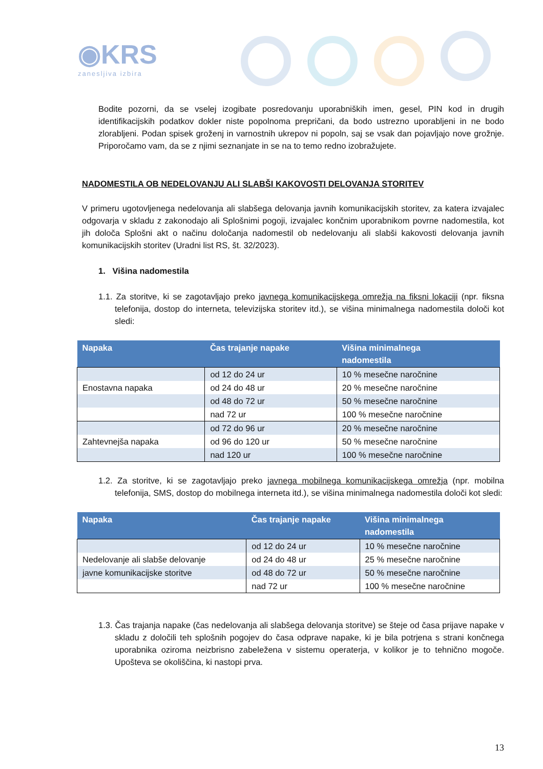◉KRS
zanesljiva izbira
Bodite pozorni, da se vselej izogibate posredovanju uporabniških imen, gesel, PIN kod in drugih identifikacijskih podatkov dokler niste popolnoma prepričani, da bodo ustrezno uporabljeni in ne bodo zlorabljeni. Podan spisek groženj in varnostnih ukrepov ni popoln, saj se vsak dan pojavljajo nove grožnje. Priporočamo vam, da se z njimi seznanjate in se na to temo redno izobražujete.
NADOMESTILA OB NEDELOVANJU ALI SLABŠI KAKOVOSTI DELOVANJA STORITEV
V primeru ugotovljenega nedelovanja ali slabšega delovanja javnih komunikacijskih storitev, za katera izvajalec odgovarja v skladu z zakonodajo ali Splošnimi pogoji, izvajalec končnim uporabnikom povrne nadomestila, kot jih določa Splošni akt o načinu določanja nadomestil ob nedelovanju ali slabši kakovosti delovanja javnih komunikacijskih storitev (Uradni list RS, št. 32/2023).
1. Višina nadomestila
1.1. Za storitve, ki se zagotavljajo preko javnega komunikacijskega omrežja na fiksni lokaciji (npr. fiksna telefonija, dostop do interneta, televizijska storitev itd.), se višina minimalnega nadomestila določi kot sledi:
| Napaka | Čas trajanje napake | Višina minimalnega nadomestila |
| --- | --- | --- |
| | od 12 do 24 ur | 10 % mesečne naročnine |
| Enostavna napaka | od 24 do 48 ur | 20 % mesečne naročnine |
| | od 48 do 72 ur | 50 % mesečne naročnine |
| | nad 72 ur | 100 % mesečne naročnine |
| | od 72 do 96 ur | 20 % mesečne naročnine |
| Zahtevnejša napaka | od 96 do 120 ur | 50 % mesečne naročnine |
| | nad 120 ur | 100 % mesečne naročnine |
1.2. Za storitve, ki se zagotavljajo preko javnega mobilnega komunikacijskega omrežja (npr. mobilna telefonija, SMS, dostop do mobilnega interneta itd.), se višina minimalnega nadomestila določi kot sledi:
| Napaka | Čas trajanje napake | Višina minimalnega nadomestila |
| --- | --- | --- |
| | od 12 do 24 ur | 10 % mesečne naročnine |
| Nedelovanje ali slabše delovanje | od 24 do 48 ur | 25 % mesečne naročnine |
| javne komunikacijske storitve | od 48 do 72 ur | 50 % mesečne naročnine |
| | nad 72 ur | 100 % mesečne naročnine |
1.3. Čas trajanja napake (čas nedelovanja ali slabšega delovanja storitve) se šteje od časa prijave napake v skladu z določili teh splošnih pogojev do časa odprave napake, ki je bila potrjena s strani končnega uporabnika oziroma neizbrisno zabeležena v sistemu operaterja, v kolikor je to tehnično mogoče. Upošteva se okoliščina, ki nastopi prva.
13